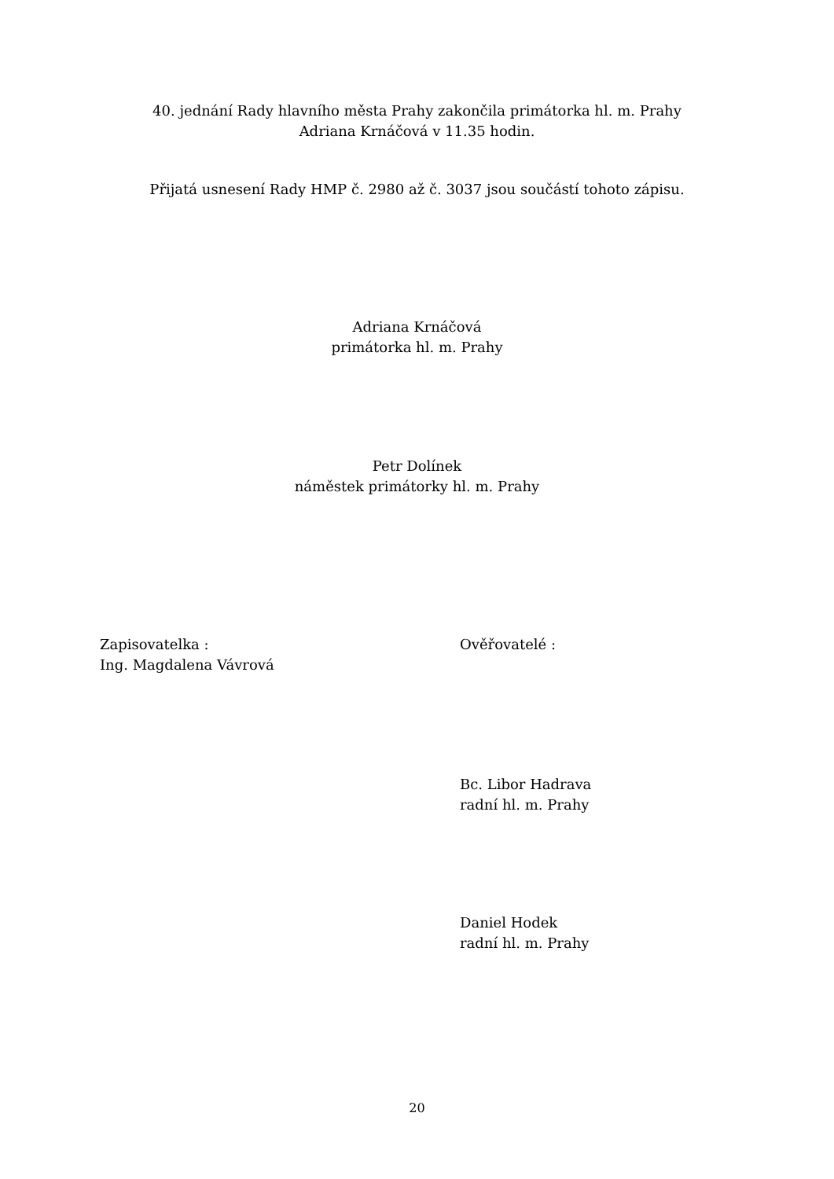40. jednání Rady hlavního města Prahy zakončila primátorka hl. m. Prahy
Adriana Krnáčová v 11.35 hodin.
Přijatá usnesení Rady HMP č. 2980 až č. 3037 jsou součástí tohoto zápisu.
Adriana Krnáčová
primátorka hl. m. Prahy
Petr Dolínek
náměstek primátorky hl. m. Prahy
Zapisovatelka :
Ing. Magdalena Vávrová
Ověřovatelé :
Bc. Libor Hadrava
radní hl. m. Prahy
Daniel Hodek
radní hl. m. Prahy
20